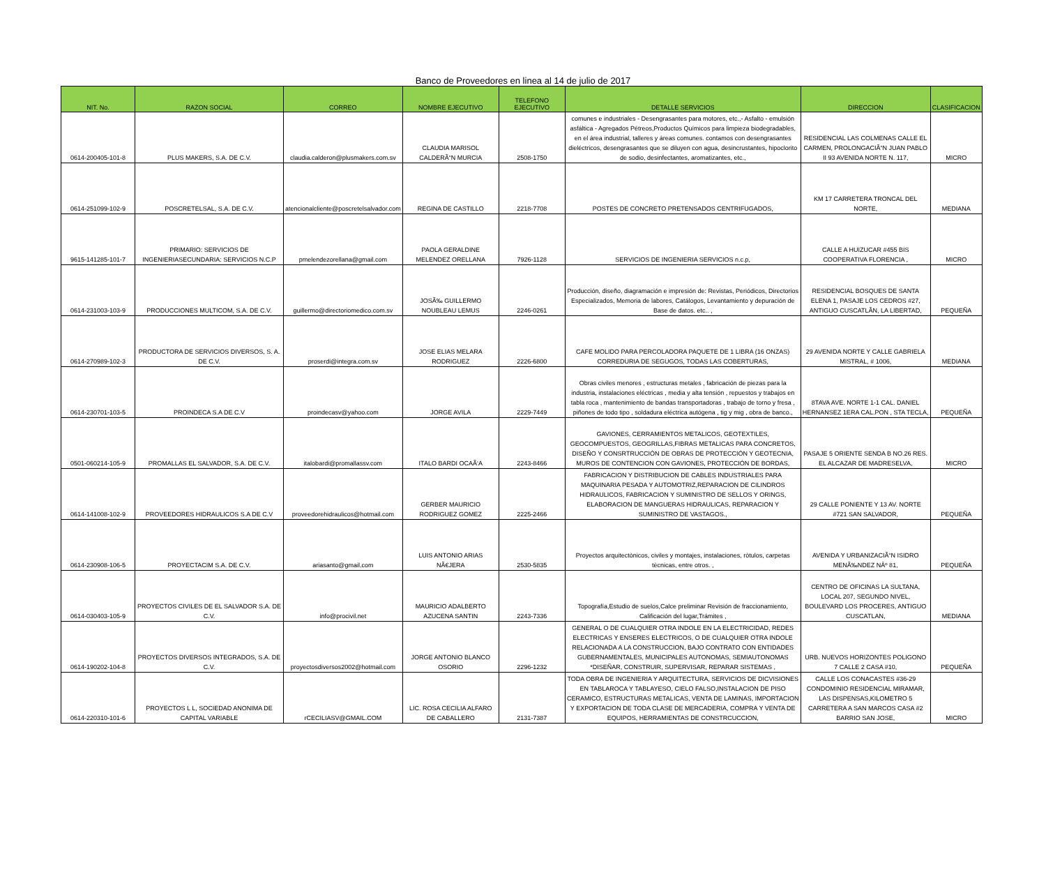Banco de Proveedores en linea al 14 de julio de 2017
| NIT. No. | RAZON SOCIAL | CORREO | NOMBRE EJECUTIVO | TELEFONO EJECUTIVO | DETALLE SERVICIOS | DIRECCION | CLASIFICACION |
| --- | --- | --- | --- | --- | --- | --- | --- |
| 0614-200405-101-8 | PLUS MAKERS, S.A. DE C.V. | claudia.calderon@plusmakers.com.sv | CLAUDIA MARISOL CALDERÃ“N MURCIA | 2508-1750 | comunes e industriales - Desengrasantes para motores, etc.,- Asfalto - emulsión asfáltica - Agregados Pétreos,Productos Químicos para limpieza biodegradables, en el área industrial, talleres y áreas comunes. contamos con desengrasantes dieléctricos, desengrasantes que se diluyen con agua, desincrustantes, hipoclorito de sodio, desinfectantes, aromatizantes, etc., | RESIDENCIAL LAS COLMENAS CALLE EL CARMEN, PROLONGACIÃ“N JUAN PABLO II 93 AVENIDA NORTE N. 117, | MICRO |
| 0614-251099-102-9 | POSCRETELSAL, S.A. DE C.V. | atencionalcliente@poscretelsalvador.com | REGINA DE CASTILLO | 2218-7708 | POSTES DE CONCRETO PRETENSADOS CENTRIFUGADOS, | KM 17 CARRETERA TRONCAL DEL NORTE, | MEDIANA |
| 9615-141285-101-7 | PRIMARIO: SERVICIOS DE INGENIERIASECUNDARIA: SERVICIOS N.C.P | pmelendezorellana@gmail.com | PAOLA GERALDINE MELENDEZ ORELLANA | 7926-1128 | SERVICIOS DE INGENIERIA SERVICIOS n.c.p, | CALLE A HUIZUCAR #455 BIS COOPERATIVA FLORENCIA , | MICRO |
| 0614-231003-103-9 | PRODUCCIONES MULTICOM, S.A. DE C.V. | guillermo@directoriomedico.com.sv | JOSÃ‰ GUILLERMO NOUBLEAU LEMUS | 2246-0261 | Producción, diseño, diagramación e impresión de: Revistas, Periódicos, Directorios Especializados, Memoria de labores, Catálogos, Levantamiento y depuración de Base de datos. etc.. , | RESIDENCIAL BOSQUES DE SANTA ELENA 1, PASAJE LOS CEDROS #27, ANTIGUO CUSCATLÃN, LA LIBERTAD, | PEQUEÑA |
| 0614-270989-102-3 | PRODUCTORA DE SERVICIOS DIVERSOS, S. A. DE C.V. | proserdi@integra.com.sv | JOSE ELIAS MELARA RODRIGUEZ | 2226-6800 | CAFE MOLIDO PARA PERCOLADORA PAQUETE DE 1 LIBRA (16 ONZAS) CORREDURIA DE SEGUGOS, TODAS LAS COBERTURAS, | 29 AVENIDA NORTE Y CALLE GABRIELA MISTRAL, # 1006, | MEDIANA |
| 0614-230701-103-5 | PROINDECA S.A DE C.V | proindecasv@yahoo.com | JORGE AVILA | 2229-7449 | Obras civiles menores , estructuras metales , fabricación de piezas para la industria, instalaciones eléctricas , media y alta tensión , repuestos y trabajos en tabla roca , mantenimiento de bandas transportadoras , trabajo de torno y fresa , piñones de todo tipo , soldadura eléctrica autógena , tig y mig , obra de banco., | 8TAVA AVE. NORTE 1-1 CAL. DANIEL HERNANSEZ 1ERA CAL.PON , STA TECLA, | PEQUEÑA |
| 0501-060214-105-9 | PROMALLAS EL SALVADOR, S.A. DE C.V. | italobardi@promallassv.com | ITALO BARDI OCAÃ‘A | 2243-8466 | GAVIONES, CERRAMIENTOS METALICOS, GEOTEXTILES, GEOCOMPUESTOS, GEOGRILLAS,FIBRAS METALICAS PARA CONCRETOS, DISEÑO Y CONSRTRUCCIÓN DE OBRAS DE PROTECCIÓN Y GEOTECNIA, MUROS DE CONTENCION CON GAVIONES, PROTECCIÓN DE BORDAS, | PASAJE 5 ORIENTE SENDA B NO.26 RES. EL ALCAZAR DE MADRESELVA, | MICRO |
| 0614-141008-102-9 | PROVEEDORES HIDRAULICOS S.A DE C.V | proveedorehidraulicos@hotmail.com | GERBER MAURICIO RODRIGUEZ GOMEZ | 2225-2466 | FABRICACION Y DISTRIBUCION DE CABLES INDUSTRIALES PARA MAQUINARIA PESADA Y AUTOMOTRIZ,REPARACION DE CILINDROS HIDRAULICOS, FABRICACION Y SUMINISTRO DE SELLOS Y ORINGS, ELABORACION DE MANGUERAS HIDRAULICAS, REPARACION Y SUMINISTRO DE VASTAGOS., | 29 CALLE PONIENTE Y 13 AV. NORTE #721 SAN SALVADOR, | PEQUEÑA |
| 0614-230908-106-5 | PROYECTACIM S.A. DE C.V. | ariasanto@gmail.com | LUIS ANTONIO ARIAS NÃ€JERA | 2530-5835 | Proyectos arquitectònicos, civiles y montajes, instalaciones, ròtulos, carpetas tècnicas, entre otros. , | AVENIDA Y URBANIZACIÃ“N ISIDRO MENÃ‰NDEZ NÂº 81, | PEQUEÑA |
| 0614-030403-105-9 | PROYECTOS CIVILES DE EL SALVADOR S.A. DE C.V. | info@procivil.net | MAURICIO ADALBERTO AZUCENA SANTIN | 2243-7336 | Topografía,Estudio de suelos,Calce preliminar Revisión de fraccionamiento, Calificación del lugar,Trámites , | CENTRO DE OFICINAS LA SULTANA, LOCAL 207, SEGUNDO NIVEL, BOULEVARD LOS PROCERES, ANTIGUO CUSCATLAN, | MEDIANA |
| 0614-190202-104-8 | PROYECTOS DIVERSOS INTEGRADOS, S.A. DE C.V. | proyectosdiversos2002@hotmail.com | JORGE ANTONIO BLANCO OSORIO | 2296-1232 | GENERAL O DE CUALQUIER OTRA INDOLE EN LA ELECTRICIDAD, REDES ELECTRICAS Y ENSERES ELECTRICOS, O DE CUALQUIER OTRA INDOLE RELACIONADA A LA CONSTRUCCION, BAJO CONTRATO CON ENTIDADES GUBERNAMENTALES, MUNICIPALES AUTONOMAS, SEMIAUTONOMAS *DISEÑAR, CONSTRUIR, SUPERVISAR, REPARAR SISTEMAS , | URB. NUEVOS HORIZONTES POLIGONO 7 CALLE 2 CASA #10, | PEQUEÑA |
| 0614-220310-101-6 | PROYECTOS L L, SOCIEDAD ANONIMA DE CAPITAL VARIABLE | rCECILIASV@GMAIL.COM | LIC. ROSA CECILIA ALFARO DE CABALLERO | 2131-7387 | TODA OBRA DE INGENIERIA Y ARQUITECTURA, SERVICIOS DE DICVISIONES EN TABLAROCA Y TABLAYESO, CIELO FALSO,INSTALACION DE PISO CERAMICO, ESTRUCTURAS METALICAS, VENTA DE LAMINAS, IMPORTACION Y EXPORTACION DE TODA CLASE DE MERCADERIA, COMPRA Y VENTA DE EQUIPOS, HERRAMIENTAS DE CONSTRCUCCION, | CALLE LOS CONACASTES #36-29 CONDOMINIO RESIDENCIAL MIRAMAR, LAS DISPENSAS,KILOMETRO 5 CARRETERA A SAN MARCOS CASA #2 BARRIO SAN JOSE, | MICRO |